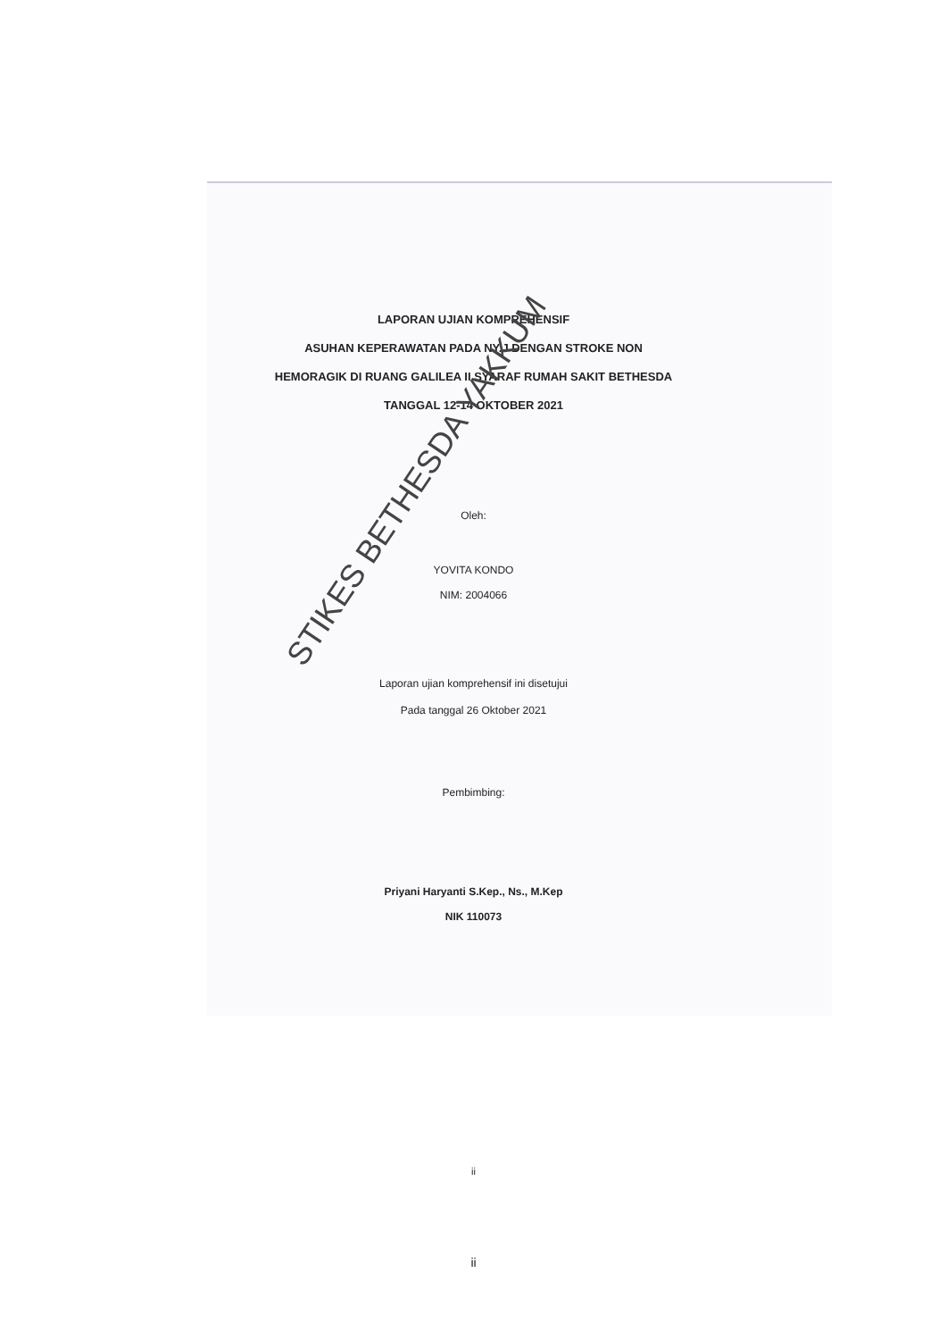LAPORAN UJIAN KOMPREHENSIF
ASUHAN KEPERAWATAN PADA NY.J DENGAN STROKE NON
HEMORAGIK DI RUANG GALILEA II SYARAF RUMAH SAKIT BETHESDA
TANGGAL 12-14 OKTOBER 2021
Oleh:
YOVITA KONDO
NIM: 2004066
Laporan ujian komprehensif ini disetujui
Pada tanggal 26 Oktober 2021
Pembimbing:
Priyani Haryanti S.Kep., Ns., M.Kep
NIK 110073
ii
STIKES BETHESDA YAKKUM
ii